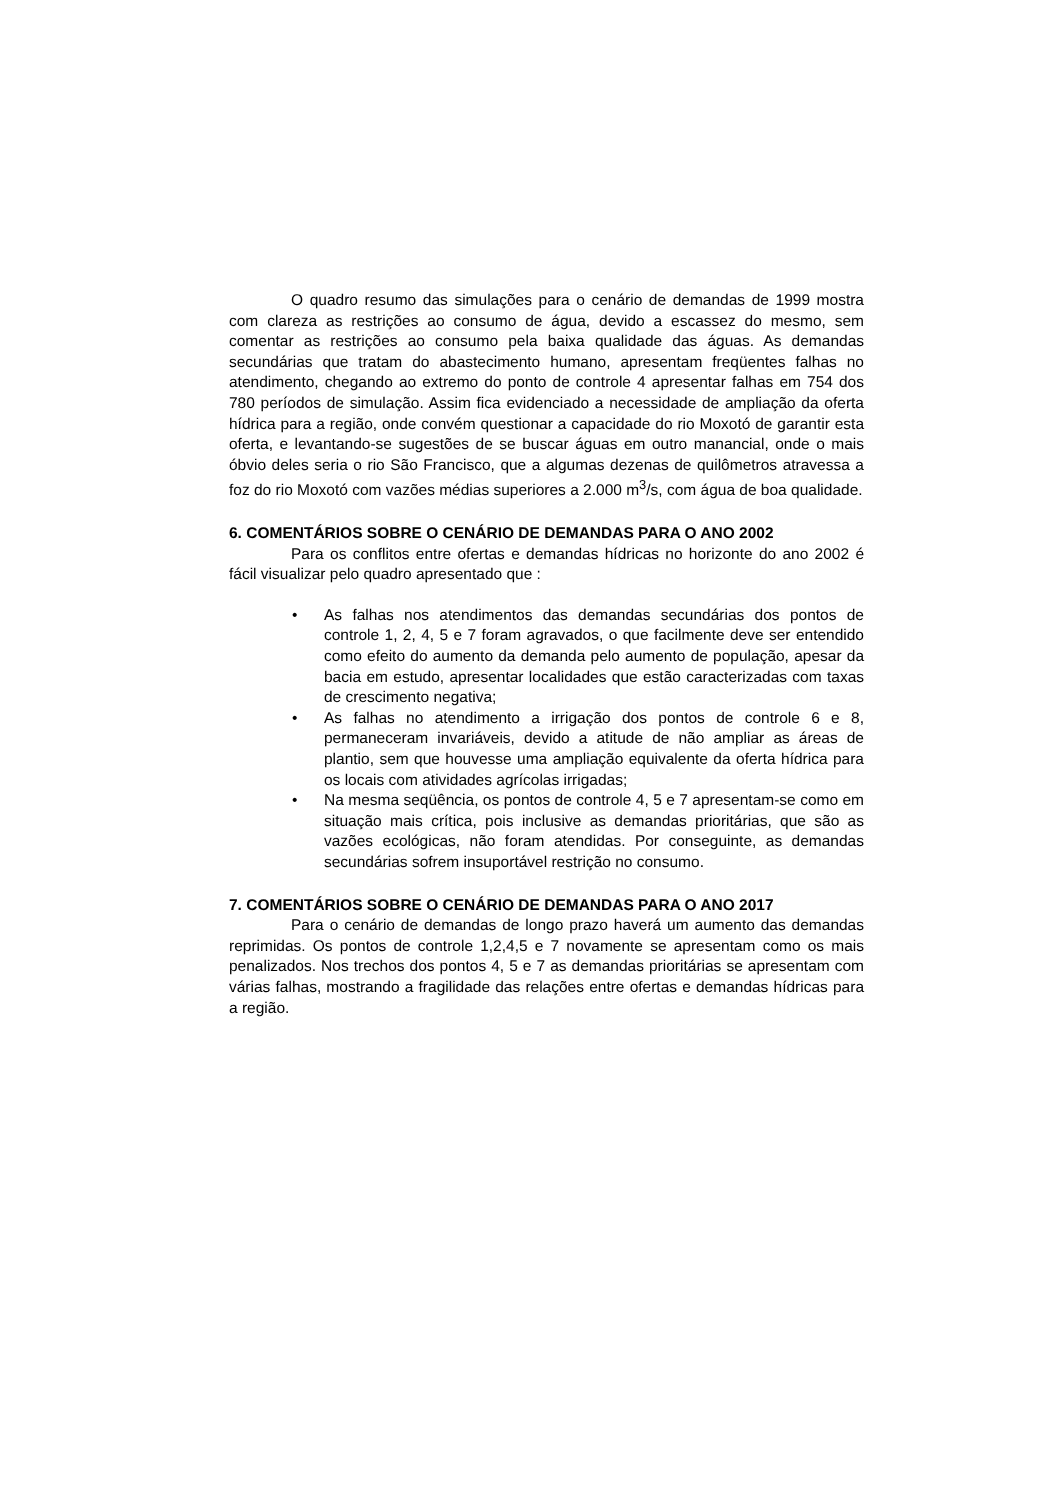O quadro resumo das simulações para o cenário de demandas de 1999 mostra com clareza as restrições ao consumo de água, devido a escassez do mesmo, sem comentar as restrições ao consumo pela baixa qualidade das águas. As demandas secundárias que tratam do abastecimento humano, apresentam freqüentes falhas no atendimento, chegando ao extremo do ponto de controle 4 apresentar falhas em 754 dos 780 períodos de simulação. Assim fica evidenciado a necessidade de ampliação da oferta hídrica para a região, onde convém questionar a capacidade do rio Moxotó de garantir esta oferta, e levantando-se sugestões de se buscar águas em outro manancial, onde o mais óbvio deles seria o rio São Francisco, que a algumas dezenas de quilômetros atravessa a foz do rio Moxotó com vazões médias superiores a 2.000 m<sup>3</sup>/s, com água de boa qualidade.
6. COMENTÁRIOS SOBRE O CENÁRIO DE DEMANDAS PARA O ANO 2002
Para os conflitos entre ofertas e demandas hídricas no horizonte do ano 2002 é fácil visualizar pelo quadro apresentado que :
• As falhas nos atendimentos das demandas secundárias dos pontos de controle 1, 2, 4, 5 e 7 foram agravados, o que facilmente deve ser entendido como efeito do aumento da demanda pelo aumento de população, apesar da bacia em estudo, apresentar localidades que estão caracterizadas com taxas de crescimento negativa;
• As falhas no atendimento a irrigação dos pontos de controle 6 e 8, permaneceram invariáveis, devido a atitude de não ampliar as áreas de plantio, sem que houvesse uma ampliação equivalente da oferta hídrica para os locais com atividades agrícolas irrigadas;
• Na mesma seqüência, os pontos de controle 4, 5 e 7 apresentam-se como em situação mais crítica, pois inclusive as demandas prioritárias, que são as vazões ecológicas, não foram atendidas. Por conseguinte, as demandas secundárias sofrem insuportável restrição no consumo.
7. COMENTÁRIOS SOBRE O CENÁRIO DE DEMANDAS PARA O ANO 2017
Para o cenário de demandas de longo prazo haverá um aumento das demandas reprimidas. Os pontos de controle 1,2,4,5 e 7 novamente se apresentam como os mais penalizados. Nos trechos dos pontos 4, 5 e 7 as demandas prioritárias se apresentam com várias falhas, mostrando a fragilidade das relações entre ofertas e demandas hídricas para a região.